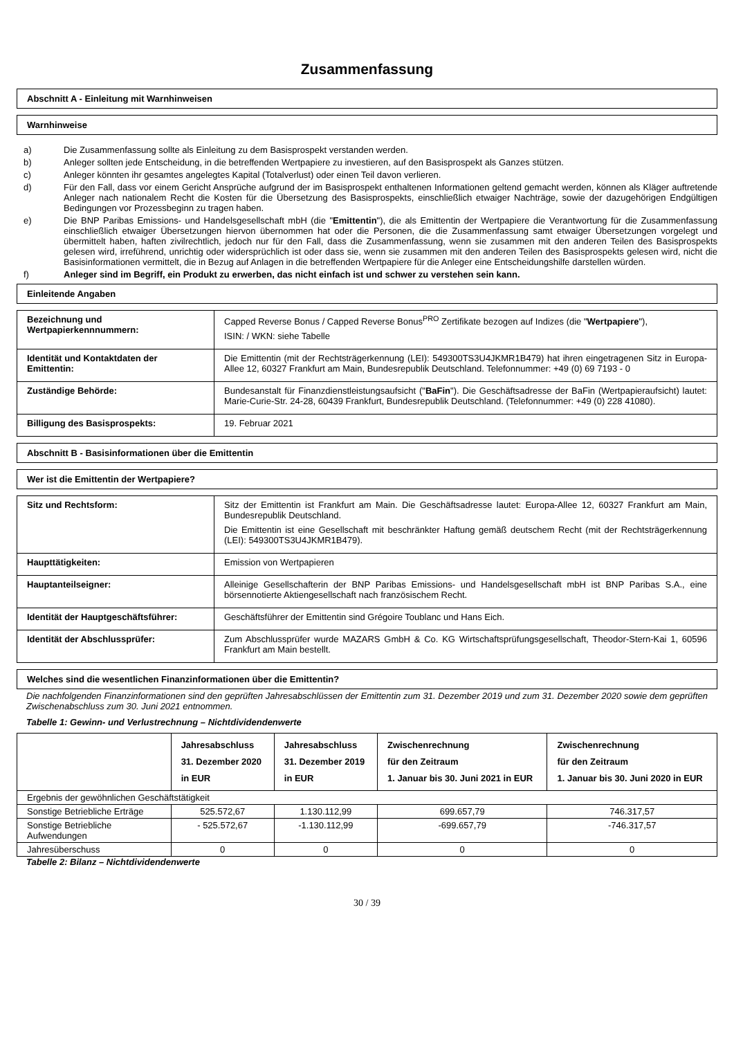Zusammenfassung
Abschnitt A - Einleitung mit Warnhinweisen
Warnhinweise
a) Die Zusammenfassung sollte als Einleitung zu dem Basisprospekt verstanden werden.
b) Anleger sollten jede Entscheidung, in die betreffenden Wertpapiere zu investieren, auf den Basisprospekt als Ganzes stützen.
c) Anleger könnten ihr gesamtes angelegtes Kapital (Totalverlust) oder einen Teil davon verlieren.
d) Für den Fall, dass vor einem Gericht Ansprüche aufgrund der im Basisprospekt enthaltenen Informationen geltend gemacht werden, können als Kläger auftretende Anleger nach nationalem Recht die Kosten für die Übersetzung des Basisprospekts, einschließlich etwaiger Nachträge, sowie der dazugehörigen Endgültigen Bedingungen vor Prozessbeginn zu tragen haben.
e) Die BNP Paribas Emissions- und Handelsgesellschaft mbH (die "Emittentin"), die als Emittentin der Wertpapiere die Verantwortung für die Zusammenfassung einschließlich etwaiger Übersetzungen hiervon übernommen hat oder die Personen, die die Zusammenfassung samt etwaiger Übersetzungen vorgelegt und übermittelt haben, haften zivilrechtlich, jedoch nur für den Fall, dass die Zusammenfassung, wenn sie zusammen mit den anderen Teilen des Basisprospekts gelesen wird, irreführend, unrichtig oder widersprüchlich ist oder dass sie, wenn sie zusammen mit den anderen Teilen des Basisprospekts gelesen wird, nicht die Basisinformationen vermittelt, die in Bezug auf Anlagen in die betreffenden Wertpapiere für die Anleger eine Entscheidungshilfe darstellen würden.
f) Anleger sind im Begriff, ein Produkt zu erwerben, das nicht einfach ist und schwer zu verstehen sein kann.
Einleitende Angaben
| Bezeichnung und Wertpapierkennnummern: | Capped Reverse Bonus / Capped Reverse Bonus<sup>PRO</sup> Zertifikate bezogen auf Indizes (die " Wertpapiere "), ISIN: / WKN: siehe Tabelle |
| Identität und Kontaktdaten der Emittentin: | Die Emittentin (mit der Rechtsträgerkennung (LEI): 549300TS3U4JKMR1B479) hat ihren eingetragenen Sitz in Europa-Allee 12, 60327 Frankfurt am Main, Bundesrepublik Deutschland. Telefonnummer: +49 (0) 69 7193 - 0 |
| Zuständige Behörde: | Bundesanstalt für Finanzdienstleistungsaufsicht (" BaFin "). Die Geschäftsadresse der BaFin (Wertpapieraufsicht) lautet: Marie-Curie-Str. 24-28, 60439 Frankfurt, Bundesrepublik Deutschland. (Telefonnummer: +49 (0) 228 41080). |
| Billigung des Basisprospekts: | 19. Februar 2021 |
Abschnitt B - Basisinformationen über die Emittentin
Wer ist die Emittentin der Wertpapiere?
| Sitz und Rechtsform: | Sitz der Emittentin ist Frankfurt am Main. Die Geschäftsadresse lautet: Europa-Allee 12, 60327 Frankfurt am Main, Bundesrepublik Deutschland. Die Emittentin ist eine Gesellschaft mit beschränkter Haftung gemäß deutschem Recht (mit der Rechtsträgerkennung (LEI): 549300TS3U4JKMR1B479). |
| Haupttätigkeiten: | Emission von Wertpapieren |
| Hauptanteilseigner: | Alleinige Gesellschafterin der BNP Paribas Emissions- und Handelsgesellschaft mbH ist BNP Paribas S.A., eine börsennotierte Aktiengesellschaft nach französischem Recht. |
| Identität der Hauptgeschäftsführer: | Geschäftsführer der Emittentin sind Grégoire Toublanc und Hans Eich. |
| Identität der Abschlussprüfer: | Zum Abschlussprüfer wurde MAZARS GmbH & Co. KG Wirtschaftsprüfungsgesellschaft, Theodor-Stern-Kai 1, 60596 Frankfurt am Main bestellt. |
Welches sind die wesentlichen Finanzinformationen über die Emittentin?
Die nachfolgenden Finanzinformationen sind den geprüften Jahresabschlüssen der Emittentin zum 31. Dezember 2019 und zum 31. Dezember 2020 sowie dem geprüften Zwischenabschluss zum 30. Juni 2021 entnommen.
Tabelle 1: Gewinn- und Verlustrechnung – Nichtdividendenwerte
| | Jahresabschluss 31. Dezember 2020 in EUR | Jahresabschluss 31. Dezember 2019 in EUR | Zwischenrechnung für den Zeitraum 1. Januar bis 30. Juni 2021 in EUR | Zwischenrechnung für den Zeitraum 1. Januar bis 30. Juni 2020 in EUR |
| --- | --- | --- | --- | --- |
| Ergebnis der gewöhnlichen Geschäftstätigkeit | | | | |
| Sonstige Betriebliche Erträge | 525.572,67 | 1.130.112,99 | 699.657,79 | 746.317,57 |
| Sonstige Betriebliche Aufwendungen | - 525.572,67 | -1.130.112,99 | -699.657,79 | -746.317,57 |
| Jahresüberschuss | 0 | 0 | 0 | 0 |
Tabelle 2: Bilanz – Nichtdividendenwerte
30 / 39